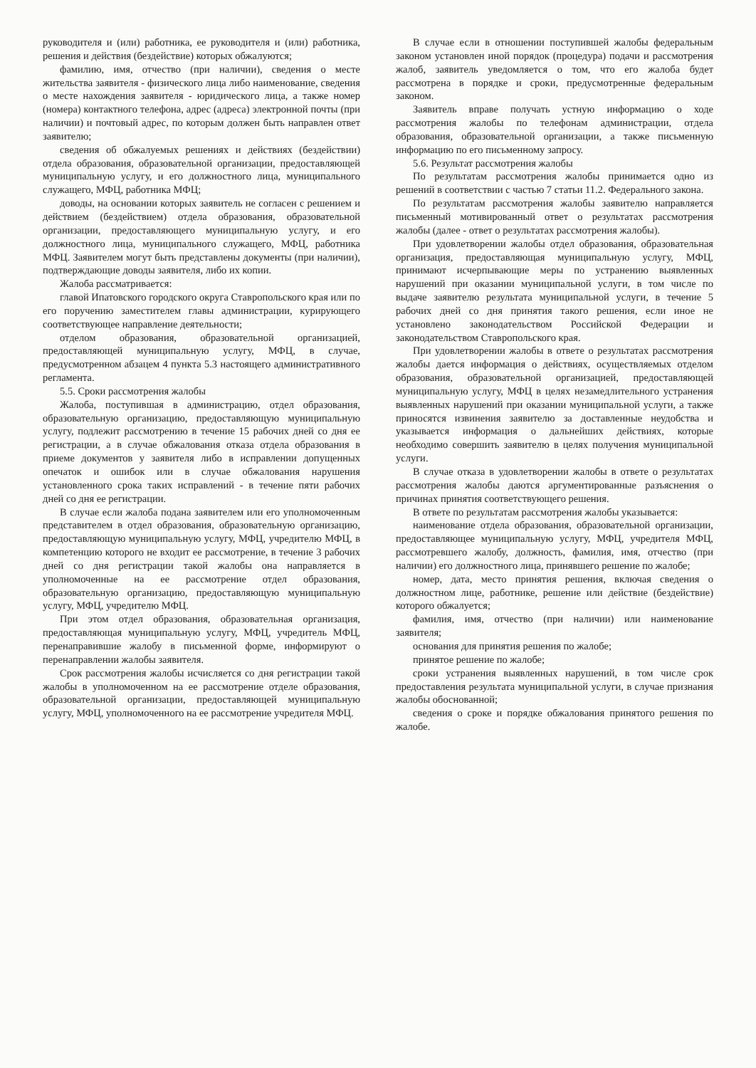руководителя и (или) работника, ее руководителя и (или) работника, решения и действия (бездействие) которых обжалуются;
фамилию, имя, отчество (при наличии), сведения о месте жительства заявителя - физического лица либо наименование, сведения о месте нахождения заявителя - юридического лица, а также номер (номера) контактного телефона, адрес (адреса) электронной почты (при наличии) и почтовый адрес, по которым должен быть направлен ответ заявителю;
сведения об обжалуемых решениях и действиях (бездействии) отдела образования, образовательной организации, предоставляющей муниципальную услугу, и его должностного лица, муниципального служащего, МФЦ, работника МФЦ;
доводы, на основании которых заявитель не согласен с решением и действием (бездействием) отдела образования, образовательной организации, предоставляющего муниципальную услугу, и его должностного лица, муниципального служащего, МФЦ, работника МФЦ. Заявителем могут быть представлены документы (при наличии), подтверждающие доводы заявителя, либо их копии.
Жалоба рассматривается:
главой Ипатовского городского округа Ставропольского края или по его поручению заместителем главы администрации, курирующего соответствующее направление деятельности;
отделом образования, образовательной организацией, предоставляющей муниципальную услугу, МФЦ, в случае, предусмотренном абзацем 4 пункта 5.3 настоящего административного регламента.
5.5. Сроки рассмотрения жалобы
Жалоба, поступившая в администрацию, отдел образования, образовательную организацию, предоставляющую муниципальную услугу, подлежит рассмотрению в течение 15 рабочих дней со дня ее регистрации, а в случае обжалования отказа отдела образования в приеме документов у заявителя либо в исправлении допущенных опечаток и ошибок или в случае обжалования нарушения установленного срока таких исправлений - в течение пяти рабочих дней со дня ее регистрации.
В случае если жалоба подана заявителем или его уполномоченным представителем в отдел образования, образовательную организацию, предоставляющую муниципальную услугу, МФЦ, учредителю МФЦ, в компетенцию которого не входит ее рассмотрение, в течение 3 рабочих дней со дня регистрации такой жалобы она направляется в уполномоченные на ее рассмотрение отдел образования, образовательную организацию, предоставляющую муниципальную услугу, МФЦ, учредителю МФЦ.
При этом отдел образования, образовательная организация, предоставляющая муниципальную услугу, МФЦ, учредитель МФЦ, перенаправившие жалобу в письменной форме, информируют о перенаправлении жалобы заявителя.
Срок рассмотрения жалобы исчисляется со дня регистрации такой жалобы в уполномоченном на ее рассмотрение отделе образования, образовательной организации, предоставляющей муниципальную услугу, МФЦ, уполномоченного на ее рассмотрение учредителя МФЦ.
В случае если в отношении поступившей жалобы федеральным законом установлен иной порядок (процедура) подачи и рассмотрения жалоб, заявитель уведомляется о том, что его жалоба будет рассмотрена в порядке и сроки, предусмотренные федеральным законом.
Заявитель вправе получать устную информацию о ходе рассмотрения жалобы по телефонам администрации, отдела образования, образовательной организации, а также письменную информацию по его письменному запросу.
5.6. Результат рассмотрения жалобы
По результатам рассмотрения жалобы принимается одно из решений в соответствии с частью 7 статьи 11.2. Федерального закона.
По результатам рассмотрения жалобы заявителю направляется письменный мотивированный ответ о результатах рассмотрения жалобы (далее - ответ о результатах рассмотрения жалобы).
При удовлетворении жалобы отдел образования, образовательная организация, предоставляющая муниципальную услугу, МФЦ, принимают исчерпывающие меры по устранению выявленных нарушений при оказании муниципальной услуги, в том числе по выдаче заявителю результата муниципальной услуги, в течение 5 рабочих дней со дня принятия такого решения, если иное не установлено законодательством Российской Федерации и законодательством Ставропольского края.
При удовлетворении жалобы в ответе о результатах рассмотрения жалобы дается информация о действиях, осуществляемых отделом образования, образовательной организацией, предоставляющей муниципальную услугу, МФЦ в целях незамедлительного устранения выявленных нарушений при оказании муниципальной услуги, а также приносятся извинения заявителю за доставленные неудобства и указывается информация о дальнейших действиях, которые необходимо совершить заявителю в целях получения муниципальной услуги.
В случае отказа в удовлетворении жалобы в ответе о результатах рассмотрения жалобы даются аргументированные разъяснения о причинах принятия соответствующего решения.
В ответе по результатам рассмотрения жалобы указывается:
наименование отдела образования, образовательной организации, предоставляющее муниципальную услугу, МФЦ, учредителя МФЦ, рассмотревшего жалобу, должность, фамилия, имя, отчество (при наличии) его должностного лица, принявшего решение по жалобе;
номер, дата, место принятия решения, включая сведения о должностном лице, работнике, решение или действие (бездействие) которого обжалуется;
фамилия, имя, отчество (при наличии) или наименование заявителя;
основания для принятия решения по жалобе;
принятое решение по жалобе;
сроки устранения выявленных нарушений, в том числе срок предоставления результата муниципальной услуги, в случае признания жалобы обоснованной;
сведения о сроке и порядке обжалования принятого решения по жалобе.